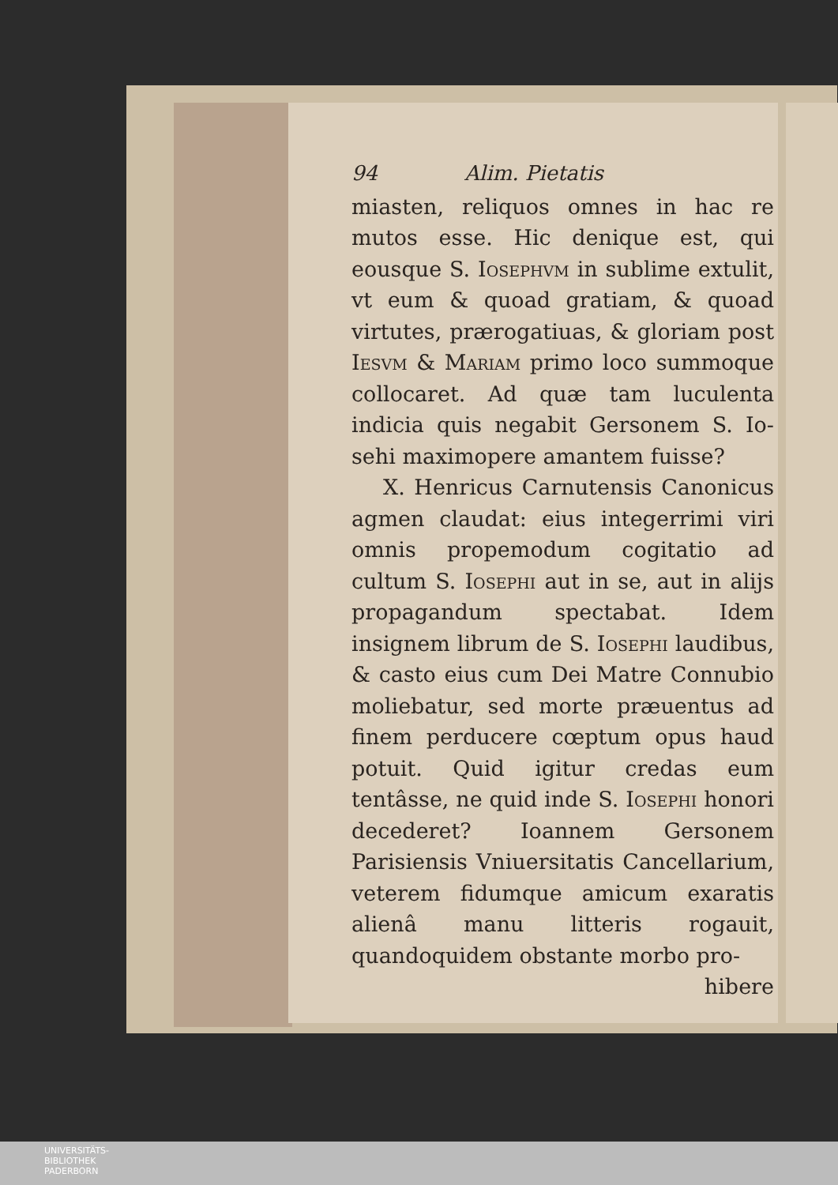94 Alim. Pietatis
miasten, reliquos omnes in hac re mutos esse. Hic denique est, qui eousque S. Iosephvm in sublime extulit, vt eum & quoad gratiam, & quoad virtutes, prærogatiuas, & gloriam post Iesvm & Mariam primo loco summoque collocaret. Ad quæ tam luculenta indicia quis negabit Gersonem S. Io-sehi maximopere amantem fuisse?
X. Henricus Carnutensis Canonicus agmen claudat: eius integerrimi viri omnis propemodum cogitatio ad cultum S. Iosephi aut in se, aut in alijs propagandum spectabat. Idem insignem librum de S. Iosephi laudibus, & casto eius cum Dei Matre Connubio moliebatur, sed morte præuentus ad finem perducere cœptum opus haud potuit. Quid igitur credas eum tentâsse, ne quid inde S. Iosephi honori decederet? Ioannem Gersonem Parisiensis Vniuersitatis Cancellarium, veterem fidumque amicum exaratis alienâ manu litteris rogauit, quandoquidem obstante morbo pro-
hibere
UNIVERSITÄTS-
BIBLIOTHEK
PADERBORN